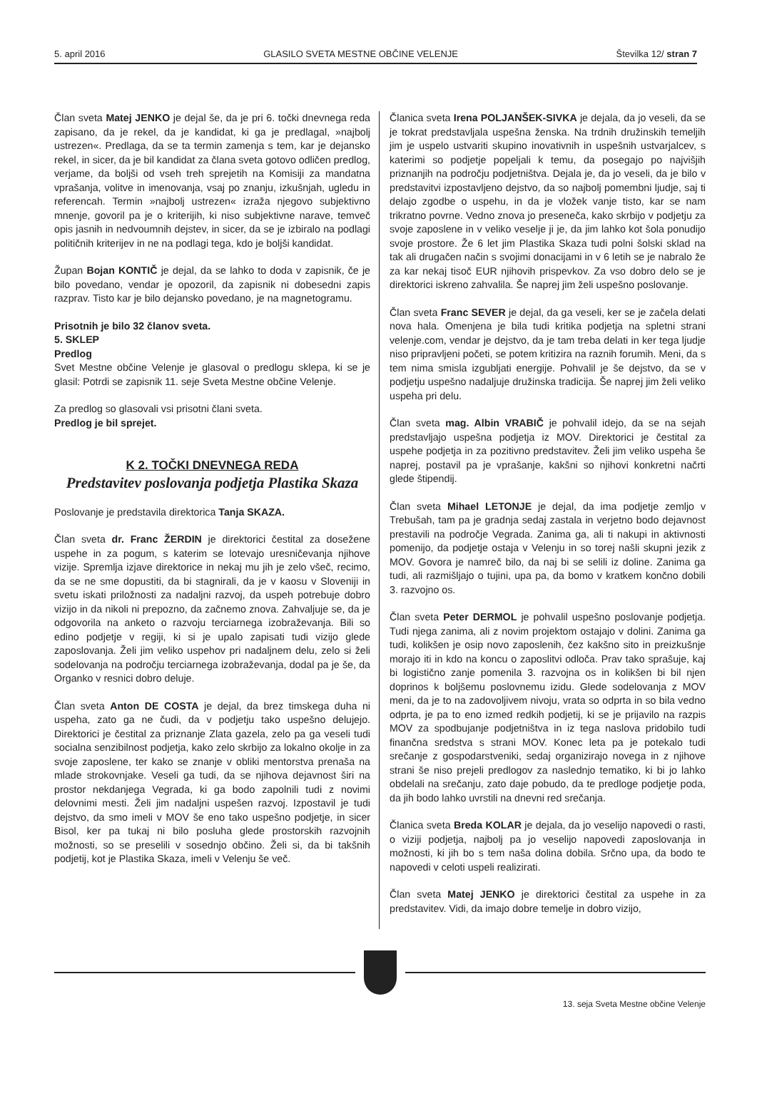5. april 2016 GLASILO SVETA MESTNE OBČINE VELENJE Številka 12/ stran 7
Član sveta Matej JENKO je dejal še, da je pri 6. točki dnevnega reda zapisano, da je rekel, da je kandidat, ki ga je predlagal, »najbolj ustrezen«. Predlaga, da se ta termin zamenja s tem, kar je dejansko rekel, in sicer, da je bil kandidat za člana sveta gotovo odličen predlog, verjame, da boljši od vseh treh sprejetih na Komisiji za mandatna vprašanja, volitve in imenovanja, vsaj po znanju, izkušnjah, ugledu in referencah. Termin »najbolj ustrezen« izraža njegovo subjektivno mnenje, govoril pa je o kriterijih, ki niso subjektivne narave, temveč opis jasnih in nedvoumnih dejstev, in sicer, da se je izbiralo na podlagi političnih kriterijev in ne na podlagi tega, kdo je boljši kandidat.
Župan Bojan KONTIČ je dejal, da se lahko to doda v zapisnik, če je bilo povedano, vendar je opozoril, da zapisnik ni dobesedni zapis razprav. Tisto kar je bilo dejansko povedano, je na magnetogramu.
Prisotnih je bilo 32 članov sveta.
5. SKLEP
Predlog
Svet Mestne občine Velenje je glasoval o predlogu sklepa, ki se je glasil: Potrdi se zapisnik 11. seje Sveta Mestne občine Velenje.
Za predlog so glasovali vsi prisotni člani sveta.
Predlog je bil sprejet.
K 2. TOČKI DNEVNEGA REDA
Predstavitev poslovanja podjetja Plastika Skaza
Poslovanje je predstavila direktorica Tanja SKAZA.
Član sveta dr. Franc ŽERDIN je direktorici čestital za dosežene uspehe in za pogum, s katerim se lotevajo uresničevanja njihove vizije. Spremlja izjave direktorice in nekaj mu jih je zelo všeč, recimo, da se ne sme dopustiti, da bi stagnirali, da je v kaosu v Sloveniji in svetu iskati priložnosti za nadaljni razvoj, da uspeh potrebuje dobro vizijo in da nikoli ni prepozno, da začnemo znova. Zahvaljuje se, da je odgovorila na anketo o razvoju terciarnega izobraževanja. Bili so edino podjetje v regiji, ki si je upalo zapisati tudi vizijo glede zaposlovanja. Želi jim veliko uspehov pri nadaljnem delu, zelo si želi sodelovanja na področju terciarnega izobraževanja, dodal pa je še, da Organko v resnici dobro deluje.
Član sveta Anton DE COSTA je dejal, da brez timskega duha ni uspeha, zato ga ne čudi, da v podjetju tako uspešno delujejo. Direktorici je čestital za priznanje Zlata gazela, zelo pa ga veseli tudi socialna senzibilnost podjetja, kako zelo skrbijo za lokalno okolje in za svoje zaposlene, ter kako se znanje v obliki mentorstva prenaša na mlade strokovnjake. Veseli ga tudi, da se njihova dejavnost širi na prostor nekdanjega Vegrada, ki ga bodo zapolnili tudi z novimi delovnimi mesti. Želi jim nadaljni uspešen razvoj. Izpostavil je tudi dejstvo, da smo imeli v MOV še eno tako uspešno podjetje, in sicer Bisol, ker pa tukaj ni bilo posluha glede prostorskih razvojnih možnosti, so se preselili v sosednjo občino. Želi si, da bi takšnih podjetij, kot je Plastika Skaza, imeli v Velenju še več.
Članica sveta Irena POLJANŠEK-SIVKA je dejala, da jo veseli, da se je tokrat predstavljala uspešna ženska. Na trdnih družinskih temeljih jim je uspelo ustvariti skupino inovativnih in uspešnih ustvarjalcev, s katerimi so podjetje popeljali k temu, da posegajo po najvišjih priznanjih na področju podjetništva. Dejala je, da jo veseli, da je bilo v predstavitvi izpostavljeno dejstvo, da so najbolj pomembni ljudje, saj ti delajo zgodbe o uspehu, in da je vložek vanje tisto, kar se nam trikratno povrne. Vedno znova jo preseneča, kako skrbijo v podjetju za svoje zaposlene in v veliko veselje ji je, da jim lahko kot šola ponudijo svoje prostore. Že 6 let jim Plastika Skaza tudi polni šolski sklad na tak ali drugačen način s svojimi donacijami in v 6 letih se je nabralo že za kar nekaj tisoč EUR njihovih prispevkov. Za vso dobro delo se je direktorici iskreno zahvalila. Še naprej jim želi uspešno poslovanje.
Član sveta Franc SEVER je dejal, da ga veseli, ker se je začela delati nova hala. Omenjena je bila tudi kritika podjetja na spletni strani velenje.com, vendar je dejstvo, da je tam treba delati in ker tega ljudje niso pripravljeni početi, se potem kritizira na raznih forumih. Meni, da s tem nima smisla izgubljati energije. Pohvalil je še dejstvo, da se v podjetju uspešno nadaljuje družinska tradicija. Še naprej jim želi veliko uspeha pri delu.
Član sveta mag. Albin VRABIČ je pohvalil idejo, da se na sejah predstavljajo uspešna podjetja iz MOV. Direktorici je čestital za uspehe podjetja in za pozitivno predstavitev. Želi jim veliko uspeha še naprej, postavil pa je vprašanje, kakšni so njihovi konkretni načrti glede štipendij.
Član sveta Mihael LETONJE je dejal, da ima podjetje zemljo v Trebušah, tam pa je gradnja sedaj zastala in verjetno bodo dejavnost prestavili na področje Vegrada. Zanima ga, ali ti nakupi in aktivnosti pomenijo, da podjetje ostaja v Velenju in so torej našli skupni jezik z MOV. Govora je namreč bilo, da naj bi se selili iz doline. Zanima ga tudi, ali razmišljajo o tujini, upa pa, da bomo v kratkem končno dobili 3. razvojno os.
Član sveta Peter DERMOL je pohvalil uspešno poslovanje podjetja. Tudi njega zanima, ali z novim projektom ostajajo v dolini. Zanima ga tudi, kolikšen je osip novo zaposlenih, čez kakšno sito in preizkušnje morajo iti in kdo na koncu o zaposlitvi odloča. Prav tako sprašuje, kaj bi logistično zanje pomenila 3. razvojna os in kolikšen bi bil njen doprinos k boljšemu poslovnemu izidu. Glede sodelovanja z MOV meni, da je to na zadovoljivem nivoju, vrata so odprta in so bila vedno odprta, je pa to eno izmed redkih podjetij, ki se je prijavilo na razpis MOV za spodbujanje podjetništva in iz tega naslova pridobilo tudi finančna sredstva s strani MOV. Konec leta pa je potekalo tudi srečanje z gospodarstveniki, sedaj organizirajo novega in z njihove strani še niso prejeli predlogov za naslednjo tematiko, ki bi jo lahko obdelali na srečanju, zato daje pobudo, da te predloge podjetje poda, da jih bodo lahko uvrstili na dnevni red srečanja.
Članica sveta Breda KOLAR je dejala, da jo veselijo napovedi o rasti, o viziji podjetja, najbolj pa jo veselijo napovedi zaposlovanja in možnosti, ki jih bo s tem naša dolina dobila. Srčno upa, da bodo te napovedi v celoti uspeli realizirati.
Član sveta Matej JENKO je direktorici čestital za uspehe in za predstavitev. Vidi, da imajo dobre temelje in dobro vizijo,
13. seja Sveta Mestne občine Velenje